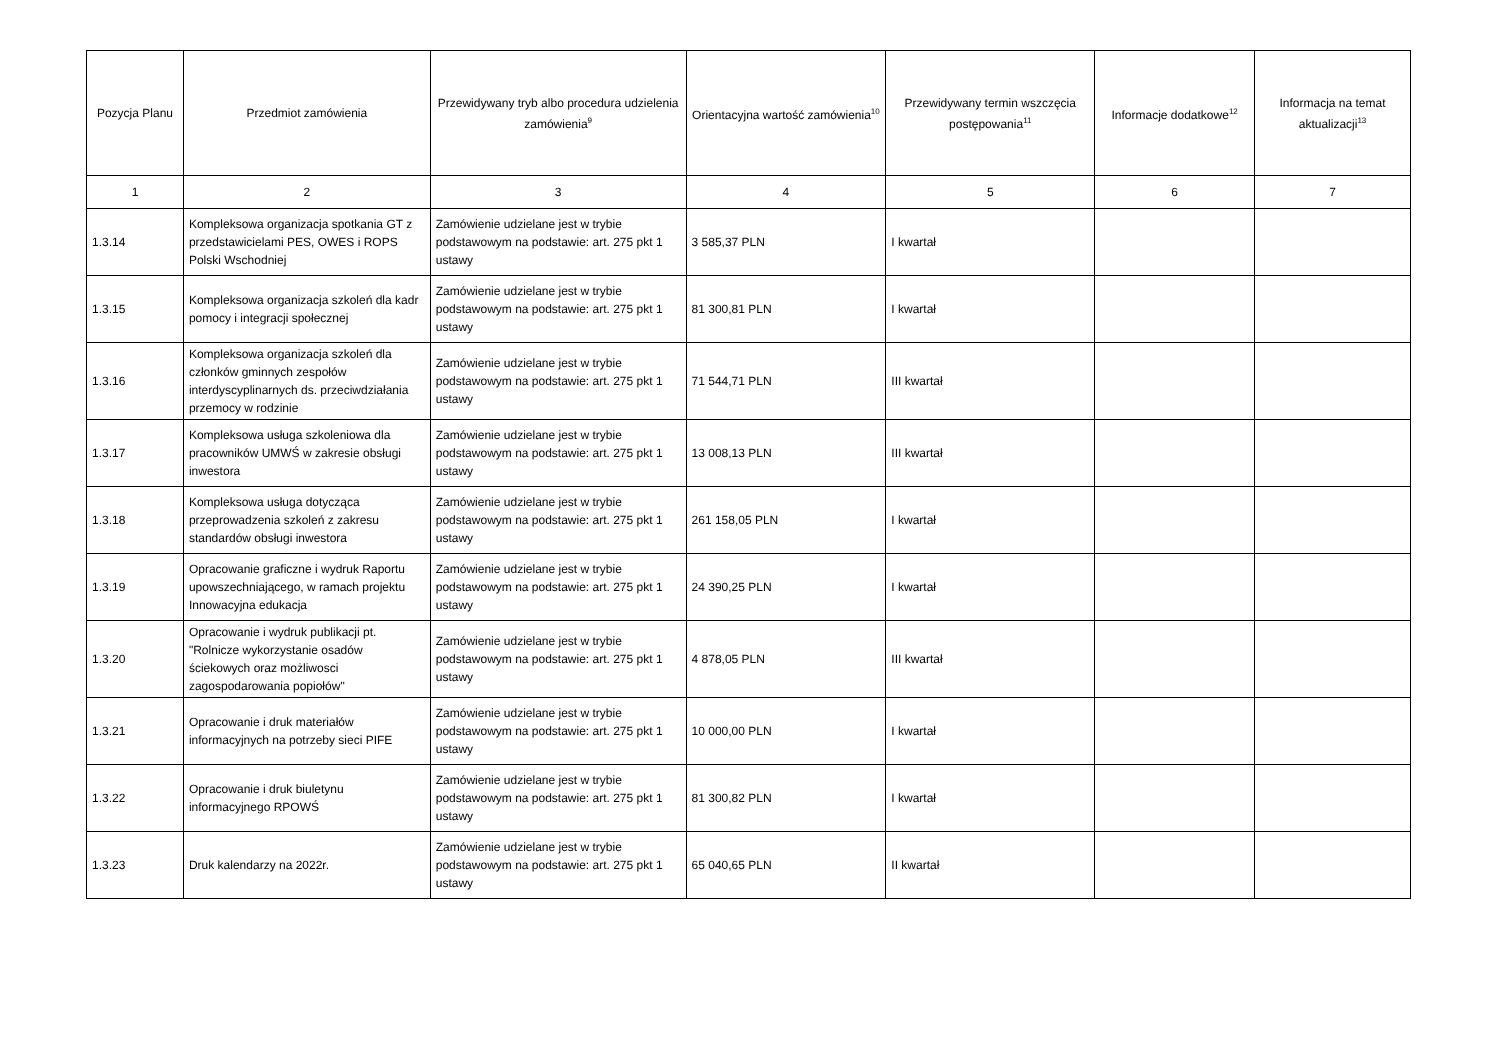| Pozycja Planu | Przedmiot zamówienia | Przewidywany tryb albo procedura udzielenia zamówienia<sup>9</sup> | Orientacyjna wartość zamówienia<sup>10</sup> | Przewidywany termin wszczęcia postępowania<sup>11</sup> | Informacje dodatkowe<sup>12</sup> | Informacja na temat aktualizacji<sup>13</sup> |
| --- | --- | --- | --- | --- | --- | --- |
| 1 | 2 | 3 | 4 | 5 | 6 | 7 |
| 1.3.14 | Kompleksowa organizacja spotkania GT z przedstawicielami PES, OWES i ROPS Polski Wschodniej | Zamówienie udzielane jest w trybie podstawowym na podstawie: art. 275 pkt 1 ustawy | 3 585,37 PLN | I kwartał | | |
| 1.3.15 | Kompleksowa organizacja szkoleń dla kadr pomocy i integracji społecznej | Zamówienie udzielane jest w trybie podstawowym na podstawie: art. 275 pkt 1 ustawy | 81 300,81 PLN | I kwartał | | |
| 1.3.16 | Kompleksowa organizacja szkoleń dla członków gminnych zespołów interdyscyplinarnych ds. przeciwdziałania przemocy w rodzinie | Zamówienie udzielane jest w trybie podstawowym na podstawie: art. 275 pkt 1 ustawy | 71 544,71 PLN | III kwartał | | |
| 1.3.17 | Kompleksowa usługa szkoleniowa dla pracowników UMWŚ w zakresie obsługi inwestora | Zamówienie udzielane jest w trybie podstawowym na podstawie: art. 275 pkt 1 ustawy | 13 008,13 PLN | III kwartał | | |
| 1.3.18 | Kompleksowa usługa dotycząca przeprowadzenia szkoleń z zakresu standardów obsługi inwestora | Zamówienie udzielane jest w trybie podstawowym na podstawie: art. 275 pkt 1 ustawy | 261 158,05 PLN | I kwartał | | |
| 1.3.19 | Opracowanie graficzne i wydruk Raportu upowszechniającego, w ramach projektu Innowacyjna edukacja | Zamówienie udzielane jest w trybie podstawowym na podstawie: art. 275 pkt 1 ustawy | 24 390,25 PLN | I kwartał | | |
| 1.3.20 | Opracowanie i wydruk publikacji pt. "Rolnicze wykorzystanie osadów ściekowych oraz możliwosci zagospodarowania popiołów" | Zamówienie udzielane jest w trybie podstawowym na podstawie: art. 275 pkt 1 ustawy | 4 878,05 PLN | III kwartał | | |
| 1.3.21 | Opracowanie i druk materiałów informacyjnych na potrzeby sieci PIFE | Zamówienie udzielane jest w trybie podstawowym na podstawie: art. 275 pkt 1 ustawy | 10 000,00 PLN | I kwartał | | |
| 1.3.22 | Opracowanie i druk biuletynu informacyjnego RPOWŚ | Zamówienie udzielane jest w trybie podstawowym na podstawie: art. 275 pkt 1 ustawy | 81 300,82 PLN | I kwartał | | |
| 1.3.23 | Druk kalendarzy na 2022r. | Zamówienie udzielane jest w trybie podstawowym na podstawie: art. 275 pkt 1 ustawy | 65 040,65 PLN | II kwartał | | |